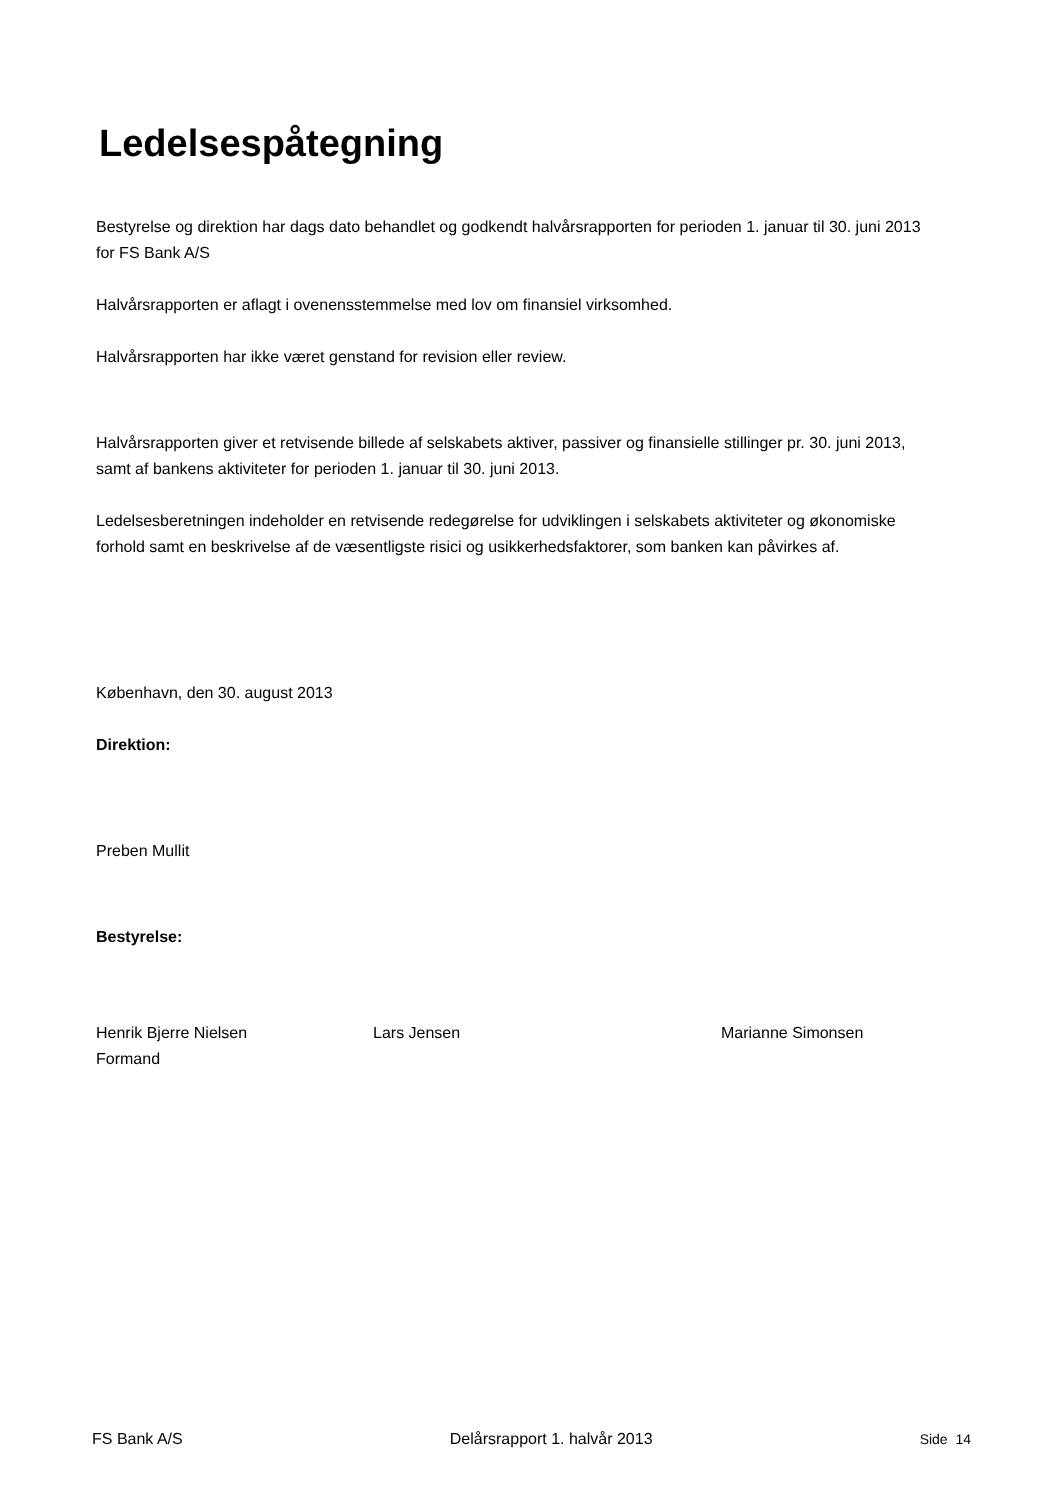Ledelsespåtegning
Bestyrelse og direktion har dags dato behandlet og godkendt halvårsrapporten for perioden 1. januar til 30. juni 2013 for FS Bank A/S
Halvårsrapporten er aflagt i ovenensstemmelse med lov om finansiel virksomhed.
Halvårsrapporten har ikke været genstand for revision eller review.
Halvårsrapporten giver et retvisende billede af selskabets aktiver, passiver og finansielle stillinger pr. 30. juni 2013, samt af bankens aktiviteter for perioden 1. januar til 30. juni 2013.
Ledelsesberetningen indeholder en retvisende redegørelse for udviklingen i selskabets aktiviteter og økonomiske forhold samt en beskrivelse af de væsentligste risici og usikkerhedsfaktorer, som banken kan påvirkes af.
København, den 30. august 2013
Direktion:
Preben Mullit
Bestyrelse:
Henrik Bjerre Nielsen
Formand
Lars Jensen Marianne Simonsen
FS Bank A/S Delårsrapport 1. halvår 2013 Side 14